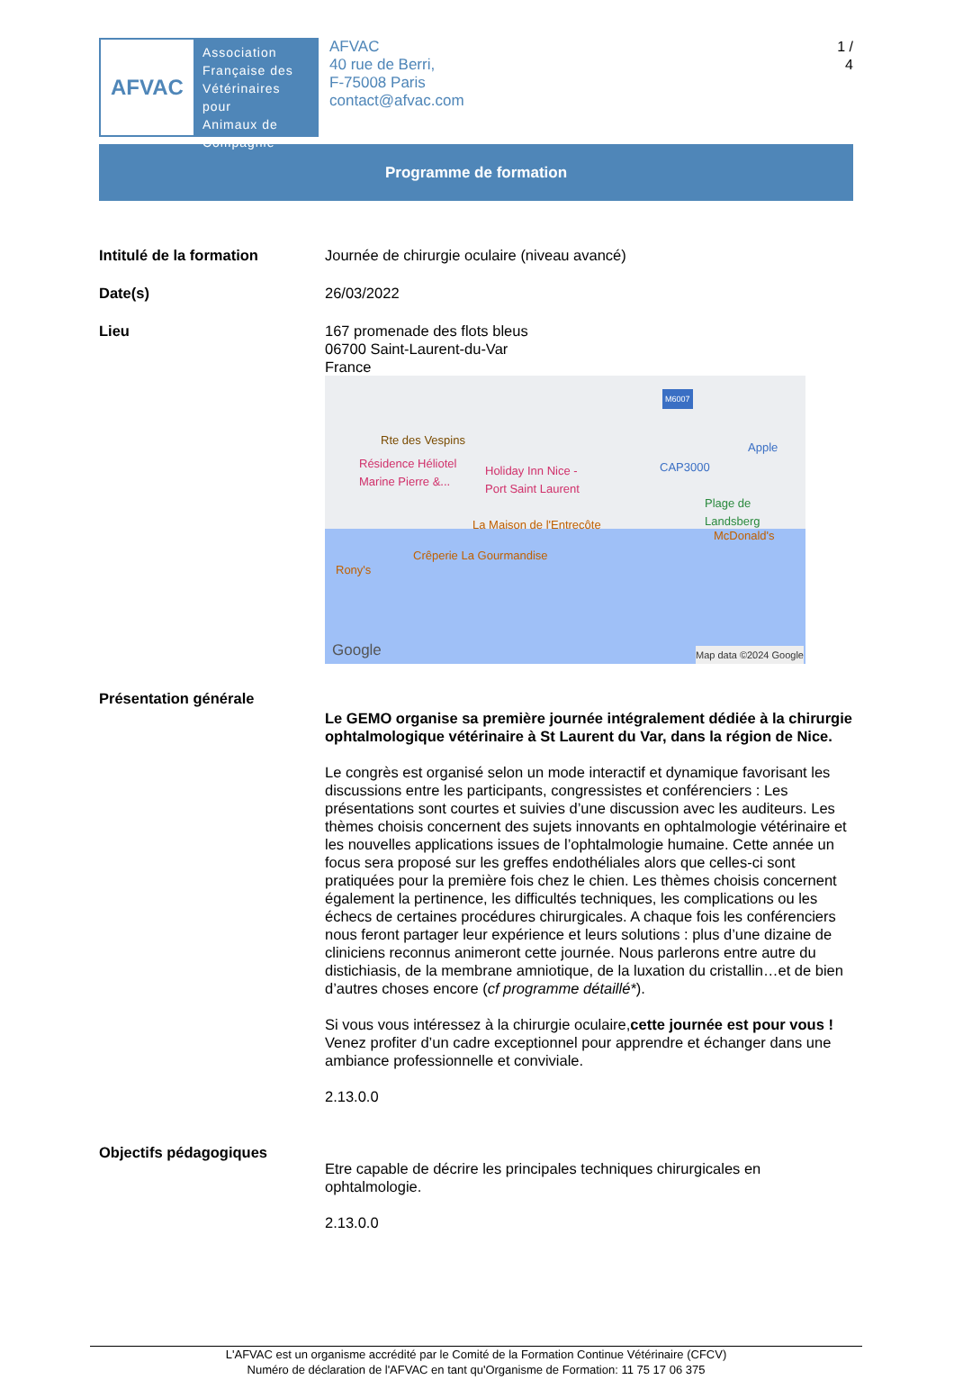AFVAC
Association
Française des
Vétérinaires pour
Animaux de
Compagnie
AFVAC
40 rue de Berri,
F-75008 Paris
contact@afvac.com
1 /
4
Programme de formation
Intitulé de la formation Journée de chirurgie oculaire (niveau avancé)
Date(s) 26/03/2022
Lieu 167 promenade des flots bleus
06700 Saint-Laurent-du-Var
France
M6007
Rte des Vespins
Résidence Héliotel
Marine Pierre &... Holiday Inn Nice -
Port Saint Laurent
CAP3000
Apple
Plage de
Landsberg
La Maison de l'Entrecôte
McDonald's
Crêperie La Gourmandise
Rony's
Google Map data ©2024 Google
Présentation générale
Le GEMO organise sa première journée intégralement dédiée à la chirurgie ophtalmologique vétérinaire à St Laurent du Var, dans la région de Nice.
Le congrès est organisé selon un mode interactif et dynamique favorisant les discussions entre les participants, congressistes et conférenciers : Les présentations sont courtes et suivies d’une discussion avec les auditeurs. Les thèmes choisis concernent des sujets innovants en ophtalmologie vétérinaire et les nouvelles applications issues de l’ophtalmologie humaine. Cette année un focus sera proposé sur les greffes endothéliales alors que celles-ci sont pratiquées pour la première fois chez le chien. Les thèmes choisis concernent également la pertinence, les difficultés techniques, les complications ou les échecs de certaines procédures chirurgicales. A chaque fois les conférenciers nous feront partager leur expérience et leurs solutions : plus d’une dizaine de cliniciens reconnus animeront cette journée. Nous parlerons entre autre du distichiasis, de la membrane amniotique, de la luxation du cristallin…et de bien d’autres choses encore (cf programme détaillé*).
Si vous vous intéressez à la chirurgie oculaire,cette journée est pour vous ! Venez profiter d’un cadre exceptionnel pour apprendre et échanger dans une ambiance professionnelle et conviviale.
2.13.0.0
Objectifs pédagogiques
Etre capable de décrire les principales techniques chirurgicales en ophtalmologie.
2.13.0.0
L'AFVAC est un organisme accrédité par le Comité de la Formation Continue Vétérinaire (CFCV)
Numéro de déclaration de l'AFVAC en tant qu'Organisme de Formation: 11 75 17 06 375